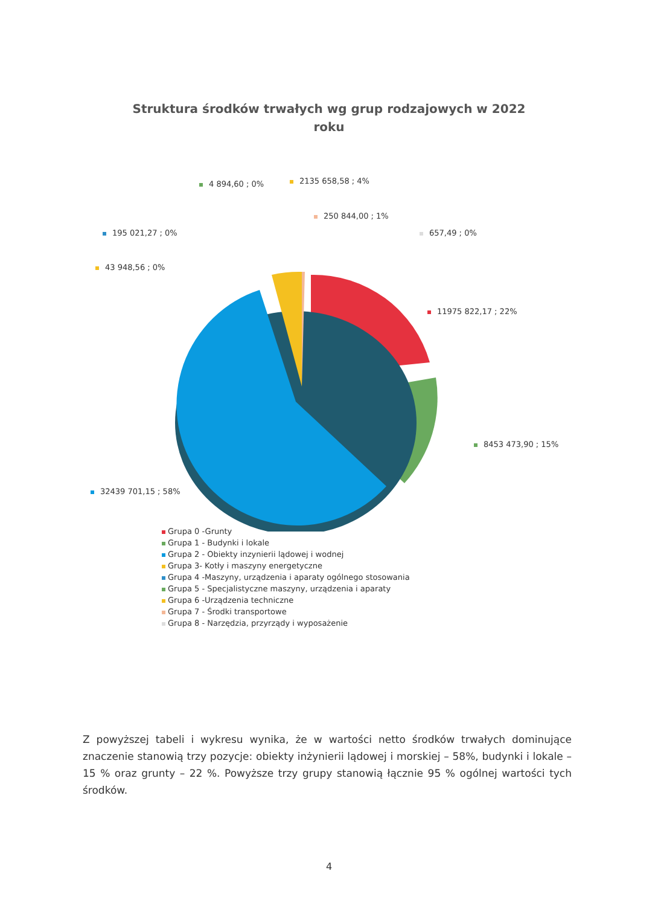Struktura środków trwałych wg grup rodzajowych w 2022
roku
4 894,60 ; 0% 2135 658,58 ; 4%
250 844,00 ; 1%
195 021,27 ; 0% 657,49 ; 0%
43 948,56 ; 0%
11975 822,17 ; 22%
8453 473,90 ; 15%
32439 701,15 ; 58%
Grupa 0 -Grunty
Grupa 1 - Budynki i lokale
Grupa 2 - Obiekty inzynierii lądowej i wodnej
Grupa 3- Kotły i maszyny energetyczne
Grupa 4 -Maszyny, urządzenia i aparaty ogólnego stosowania
Grupa 5 - Specjalistyczne maszyny, urządzenia i aparaty
Grupa 6 -Urządzenia techniczne
Grupa 7 - Środki transportowe
Grupa 8 - Narzędzia, przyrządy i wyposażenie
Z powyższej tabeli i wykresu wynika, że w wartości netto środków trwałych dominujące znaczenie stanowią trzy pozycje: obiekty inżynierii lądowej i morskiej – 58%, budynki i lokale – 15 % oraz grunty – 22 %. Powyższe trzy grupy stanowią łącznie 95 % ogólnej wartości tych środków.
4